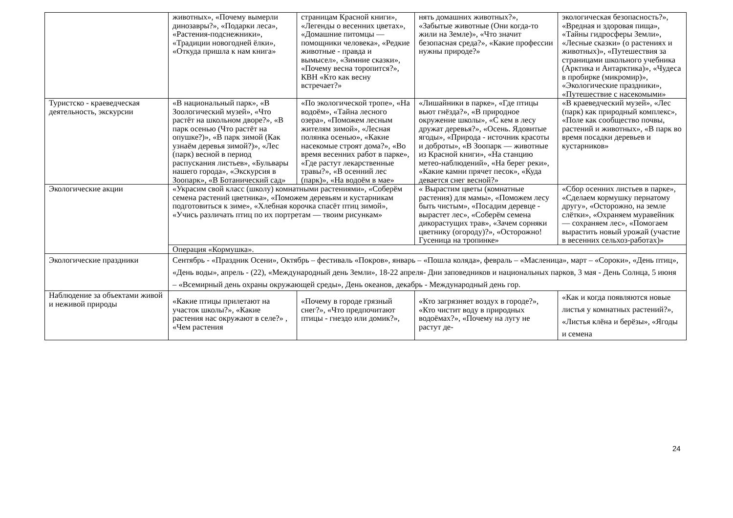| | животных», «Почему вымерли динозавры?», «Подарки леса», «Растения-подснежники», «Традиции новогодней ёлки», «Откуда пришла к нам книга» | страницам Красной книги», «Легенды о весенних цветах», «Домашние питомцы — помощники человека», «Редкие животные - правда и вымысел», «Зимние сказки», «Почему весна торопится?», КВН «Кто как весну встречает?» | нять домашних животных?», «Забытые животные (Они когда-то жили на Земле)», «Что значит безопасная среда?», «Какие профессии нужны природе?» | экологическая безопасность?», «Вредная и здоровая пища», «Тайны гидросферы Земли», «Лесные сказки» (о растениях и животных)», «Путешествия за страницами школьного учебника (Арктика и Антарктика)», «Чудеса в пробирке (микромир)», «Экологические праздники», «Путешествие с насекомыми» |
| Туристско - краеведческая деятельность, экскурсии | «В национальный парк», «В Зоологический музей», «Что растёт на школьном дворе?», «В парк осенью (Что растёт на опушке?)», «В парк зимой (Как узнаём деревья зимой?)», «Лес (парк) весной в период распускания листьев», «Бульвары нашего города», «Экскурсия в Зоопарк», «В Ботанический сад» | «По экологической тропе», «На водоём», «Тайна лесного озера», «Поможем лесным жителям зимой», «Лесная полянка осенью», «Какие насекомые строят дома?», «Во время весенних работ в парке», «Где растут лекарственные травы?», «В осенний лес (парк)», «На водоём в мае» | «Лишайники в парке», «Где птицы вьют гнёзда?», «В природное окружение школы», «С кем в лесу дружат деревья?», «Осень. Ядовитые ягоды», «Природа - источник красоты и доброты», «В Зоопарк — животные из Красной книги», «На станцию метео-наблюдений», «На берег реки», «Какие камни прячет песок», «Куда девается снег весной?» | «В краеведческий музей», «Лес (парк) как природный комплекс», «Поле как сообщество почвы, растений и животных», «В парк во время посадки деревьев и кустарников» |
| Экологические акции | «Украсим свой класс (школу) комнатными растениями», «Соберём семена растений цветника», «Поможем деревьям и кустарникам подготовиться к зиме», «Хлебная корочка спасёт птиц зимой», «Учись различать птиц по их портретам — твоим рисункам» | | « Вырастим цветы (комнатные растения) для мамы», «Поможем лесу быть чистым», «Посадим деревце - вырастет лес», «Соберём семена дикорастущих трав», «Зачем сорняки цветнику (огороду)?», «Осторожно! Гусеница на тропинке» | «Сбор осенних листьев в парке», «Сделаем кормушку пернатому другу», «Осторожно, на земле слётки», «Охраняем муравейник — сохраняем лес», «Помогаем вырастить новый урожай (участие в весенних сельхоз-работах)» |
| | Операция «Кормушка». | | | |
| Экологические праздники | Сентябрь - «Праздник Осени», Октябрь – фестиваль «Покров», январь – «Пошла коляда», февраль – «Масленица», март – «Сороки», «День птиц», «День воды», апрель - (22), «Международный день Земли», 18-22 апреля- Дни заповедников и национальных парков, 3 мая - День Солнца, 5 июня – «Всемирный день охраны окружающей среды», День океанов, декабрь - Международный день гор. | | | |
| Наблюдение за объектами живой и неживой природы | «Какие птицы прилетают на участок школы?», «Какие растения нас окружают в селе?» , «Чем растения | «Почему в городе грязный снег?», «Что предпочитают птицы - гнездо или домик?», | «Кто загрязняет воздух в городе?», «Кто чистит воду в природных водоёмах?», «Почему на лугу не растут де- | «Как и когда появляются новые листья у комнатных растений?», «Листья клёна и берёзы», «Ягоды и семена |
24